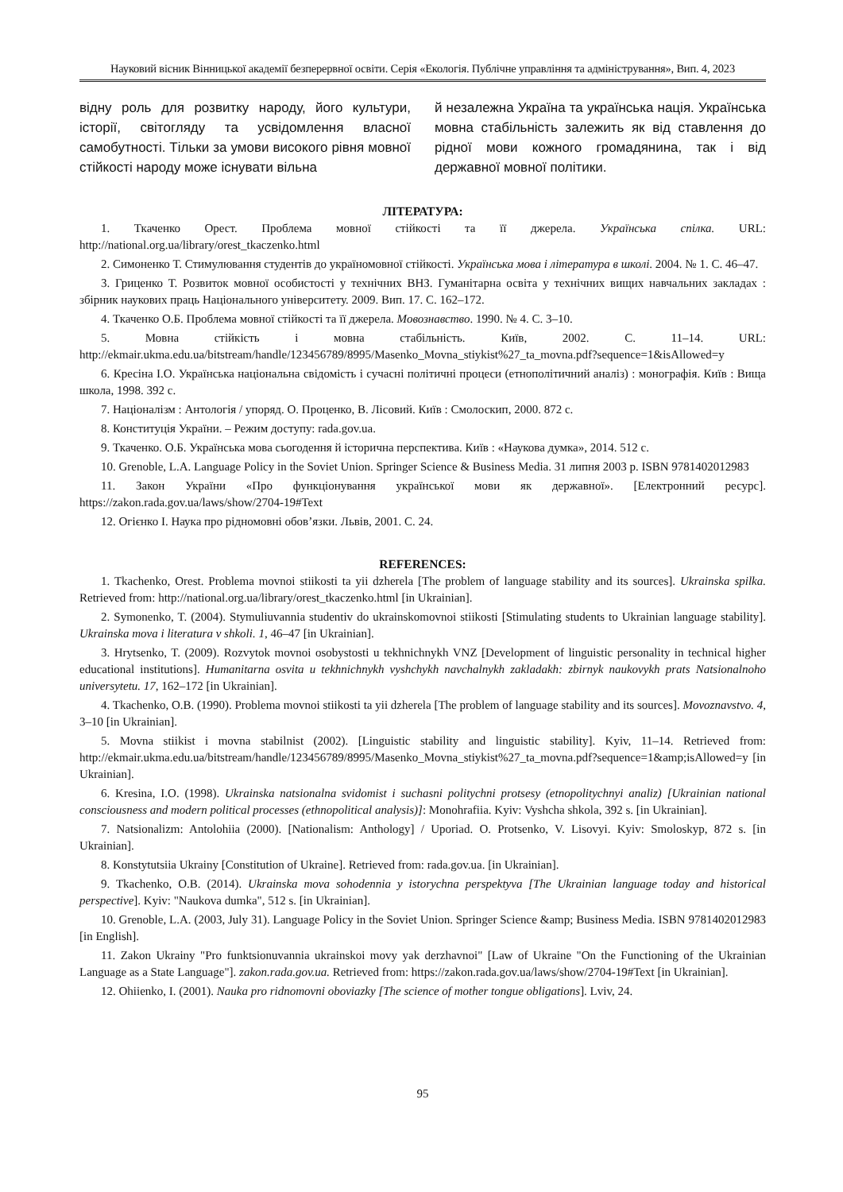Науковий вісник Вінницької академії безперервної освіти. Серія «Екологія. Публічне управління та адміністрування», Вип. 4, 2023
відну роль для розвитку народу, його культури, історії, світогляду та усвідомлення власної самобутності. Тільки за умови високого рівня мовної стійкості народу може існувати вільна
й незалежна Україна та українська нація. Українська мовна стабільність залежить як від ставлення до рідної мови кожного громадянина, так і від державної мовної політики.
ЛІТЕРАТУРА:
1. Ткаченко Орест. Проблема мовної стійкості та її джерела. Українська спілка. URL: http://national.org.ua/library/orest_tkaczenko.html
2. Симоненко Т. Стимулювання студентів до україномовної стійкості. Українська мова і література в школі. 2004. № 1. С. 46–47.
3. Гриценко Т. Розвиток мовної особистості у технічних ВНЗ. Гуманітарна освіта у технічних вищих навчальних закладах : збірник наукових праць Національного університету. 2009. Вип. 17. С. 162–172.
4. Ткаченко О.Б. Проблема мовної стійкості та її джерела. Мовознавство. 1990. № 4. С. 3–10.
5. Мовна стійкість і мовна стабільність. Київ, 2002. С. 11–14. URL: http://ekmair.ukma.edu.ua/bitstream/handle/123456789/8995/Masenko_Movna_stiykist%27_ta_movna.pdf?sequence=1&isAllowed=y
6. Кресіна І.О. Українська національна свідомість і сучасні політичні процеси (етнополітичний аналіз) : монографія. Київ : Вища школа, 1998. 392 с.
7. Націоналізм : Антологія / упоряд. О. Проценко, В. Лісовий. Київ : Смолоскип, 2000. 872 с.
8. Конституція України. – Режим доступу: rada.gov.ua.
9. Ткаченко. О.Б. Українська мова сьогодення й історична перспектива. Київ : «Наукова думка», 2014. 512 с.
10. Grenoble, L.A. Language Policy in the Soviet Union. Springer Science & Business Media. 31 липня 2003 р. ISBN 9781402012983
11. Закон України «Про функціонування української мови як державної». [Електронний ресурс]. https://zakon.rada.gov.ua/laws/show/2704-19#Text
12. Огієнко І. Наука про рідномовні обов’язки. Львів, 2001. С. 24.
REFERENCES:
1. Tkachenko, Orest. Problema movnoi stiikosti ta yii dzherela [The problem of language stability and its sources]. Ukrainska spilka. Retrieved from: http://national.org.ua/library/orest_tkaczenko.html [in Ukrainian].
2. Symonenko, T. (2004). Stymuliuvannia studentiv do ukrainskomovnoi stiikosti [Stimulating students to Ukrainian language stability]. Ukrainska mova i literatura v shkoli. 1, 46–47 [in Ukrainian].
3. Hrytsenko, T. (2009). Rozvytok movnoi osobystosti u tekhnichnykh VNZ [Development of linguistic personality in technical higher educational institutions]. Humanitarna osvita u tekhnichnykh vyshchykh navchalnykh zakladakh: zbirnyk naukovykh prats Natsionalnoho universytetu. 17, 162–172 [in Ukrainian].
4. Tkachenko, O.B. (1990). Problema movnoi stiikosti ta yii dzherela [The problem of language stability and its sources]. Movoznavstvo. 4, 3–10 [in Ukrainian].
5. Movna stiikist i movna stabilnist (2002). [Linguistic stability and linguistic stability]. Kyiv, 11–14. Retrieved from: http://ekmair.ukma.edu.ua/bitstream/handle/123456789/8995/Masenko_Movna_stiykist%27_ta_movna.pdf?sequence=1&amp;isAllowed=y [in Ukrainian].
6. Kresina, I.O. (1998). Ukrainska natsionalna svidomist i suchasni politychni protsesy (etnopolitychnyi analiz) [Ukrainian national consciousness and modern political processes (ethnopolitical analysis)]: Monohrafiia. Kyiv: Vyshcha shkola, 392 s. [in Ukrainian].
7. Natsionalizm: Antolohiia (2000). [Nationalism: Anthology] / Uporiad. O. Protsenko, V. Lisovyi. Kyiv: Smoloskyp, 872 s. [in Ukrainian].
8. Konstytutsiia Ukrainy [Constitution of Ukraine]. Retrieved from: rada.gov.ua. [in Ukrainian].
9. Tkachenko, O.B. (2014). Ukrainska mova sohodennia y istorychna perspektyva [The Ukrainian language today and historical perspective]. Kyiv: "Naukova dumka", 512 s. [in Ukrainian].
10. Grenoble, L.A. (2003, July 31). Language Policy in the Soviet Union. Springer Science &amp; Business Media. ISBN 9781402012983 [in English].
11. Zakon Ukrainy "Pro funktsionuvannia ukrainskoi movy yak derzhavnoi" [Law of Ukraine "On the Functioning of the Ukrainian Language as a State Language"]. zakon.rada.gov.ua. Retrieved from: https://zakon.rada.gov.ua/laws/show/2704-19#Text [in Ukrainian].
12. Ohiienko, I. (2001). Nauka pro ridnomovni oboviazky [The science of mother tongue obligations]. Lviv, 24.
95